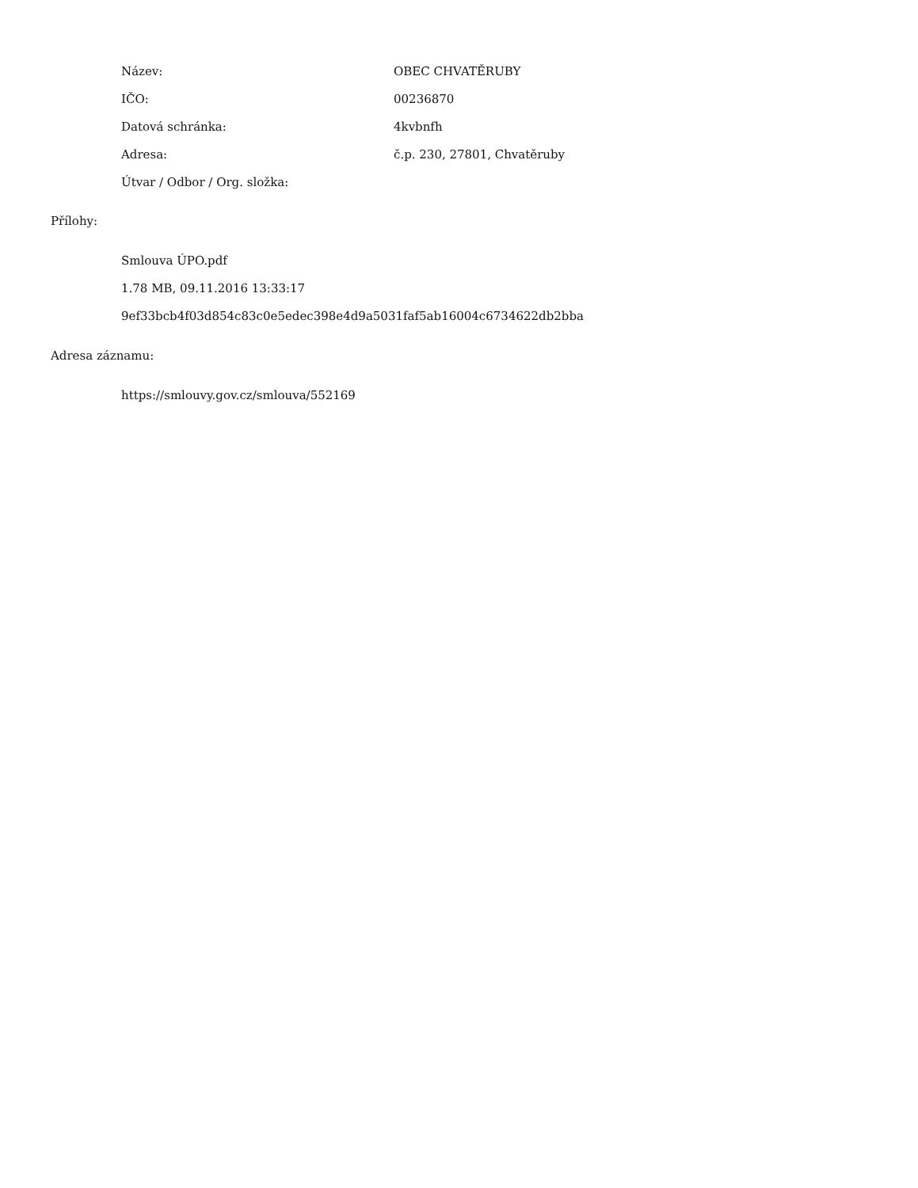| Název: | OBEC CHVATĚRUBY |
| IČO: | 00236870 |
| Datová schránka: | 4kvbnfh |
| Adresa: | č.p. 230, 27801, Chvatěruby |
| Útvar / Odbor / Org. složka: | |
Přílohy:
Smlouva ÚPO.pdf
1.78 MB, 09.11.2016 13:33:17
9ef33bcb4f03d854c83c0e5edec398e4d9a5031faf5ab16004c6734622db2bba
Adresa záznamu:
https://smlouvy.gov.cz/smlouva/552169